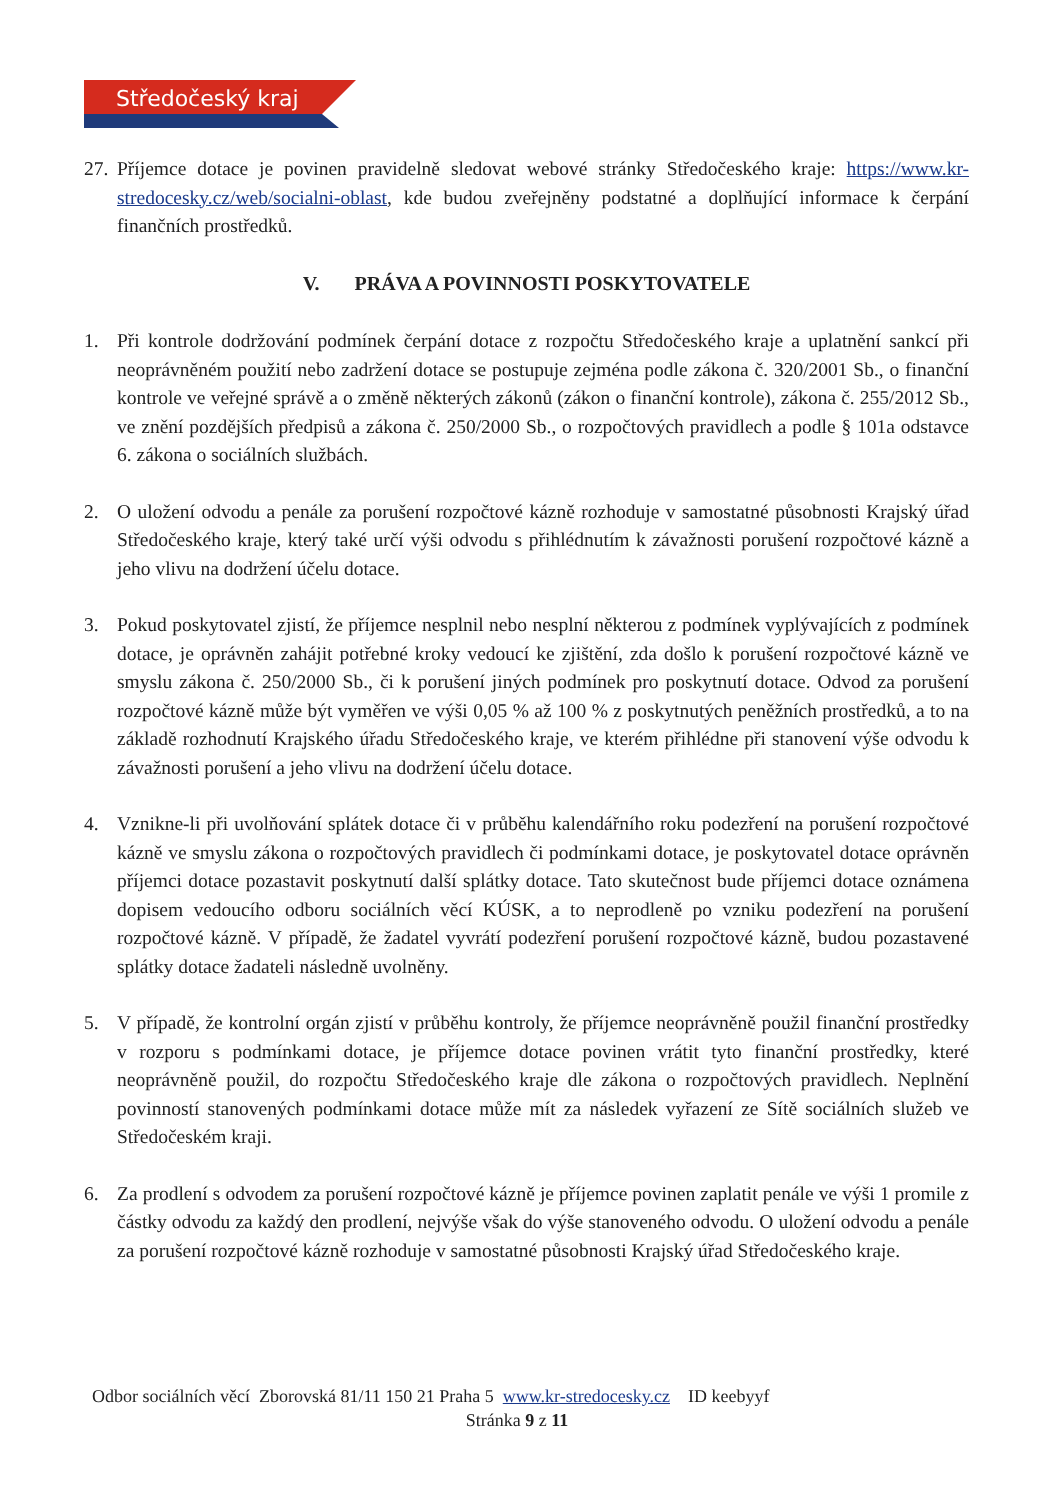Středočeský kraj
27.
Příjemce dotace je povinen pravidelně sledovat webové stránky Středočeského kraje: https://www.kr-stredocesky.cz/web/socialni-oblast, kde budou zveřejněny podstatné a doplňující informace k čerpání finančních prostředků.
V. PRÁVA A POVINNOSTI POSKYTOVATELE
1. Při kontrole dodržování podmínek čerpání dotace z rozpočtu Středočeského kraje a uplatnění sankcí při neoprávněném použití nebo zadržení dotace se postupuje zejména podle zákona č. 320/2001 Sb., o finanční kontrole ve veřejné správě a o změně některých zákonů (zákon o finanční kontrole), zákona č. 255/2012 Sb., ve znění pozdějších předpisů a zákona č. 250/2000 Sb., o rozpočtových pravidlech a podle § 101a odstavce 6. zákona o sociálních službách.
2. O uložení odvodu a penále za porušení rozpočtové kázně rozhoduje v samostatné působnosti Krajský úřad Středočeského kraje, který také určí výši odvodu s přihlédnutím k závažnosti porušení rozpočtové kázně a jeho vlivu na dodržení účelu dotace.
3. Pokud poskytovatel zjistí, že příjemce nesplnil nebo nesplní některou z podmínek vyplývajících z podmínek dotace, je oprávněn zahájit potřebné kroky vedoucí ke zjištění, zda došlo k porušení rozpočtové kázně ve smyslu zákona č. 250/2000 Sb., či k porušení jiných podmínek pro poskytnutí dotace. Odvod za porušení rozpočtové kázně může být vyměřen ve výši 0,05 % až 100 % z poskytnutých peněžních prostředků, a to na základě rozhodnutí Krajského úřadu Středočeského kraje, ve kterém přihlédne při stanovení výše odvodu k závažnosti porušení a jeho vlivu na dodržení účelu dotace.
4. Vznikne-li při uvolňování splátek dotace či v průběhu kalendářního roku podezření na porušení rozpočtové kázně ve smyslu zákona o rozpočtových pravidlech či podmínkami dotace, je poskytovatel dotace oprávněn příjemci dotace pozastavit poskytnutí další splátky dotace. Tato skutečnost bude příjemci dotace oznámena dopisem vedoucího odboru sociálních věcí KÚSK, a to neprodleně po vzniku podezření na porušení rozpočtové kázně. V případě, že žadatel vyvrátí podezření porušení rozpočtové kázně, budou pozastavené splátky dotace žadateli následně uvolněny.
5. V případě, že kontrolní orgán zjistí v průběhu kontroly, že příjemce neoprávněně použil finanční prostředky v rozporu s podmínkami dotace, je příjemce dotace povinen vrátit tyto finanční prostředky, které neoprávněně použil, do rozpočtu Středočeského kraje dle zákona o rozpočtových pravidlech. Neplnění povinností stanovených podmínkami dotace může mít za následek vyřazení ze Sítě sociálních služeb ve Středočeském kraji.
6. Za prodlení s odvodem za porušení rozpočtové kázně je příjemce povinen zaplatit penále ve výši 1 promile z částky odvodu za každý den prodlení, nejvýše však do výše stanoveného odvodu. O uložení odvodu a penále za porušení rozpočtové kázně rozhoduje v samostatné působnosti Krajský úřad Středočeského kraje.
Odbor sociálních věcí Zborovská 81/11 150 21 Praha 5 www.kr-stredocesky.cz ID keebyyf
Stránka 9 z 11